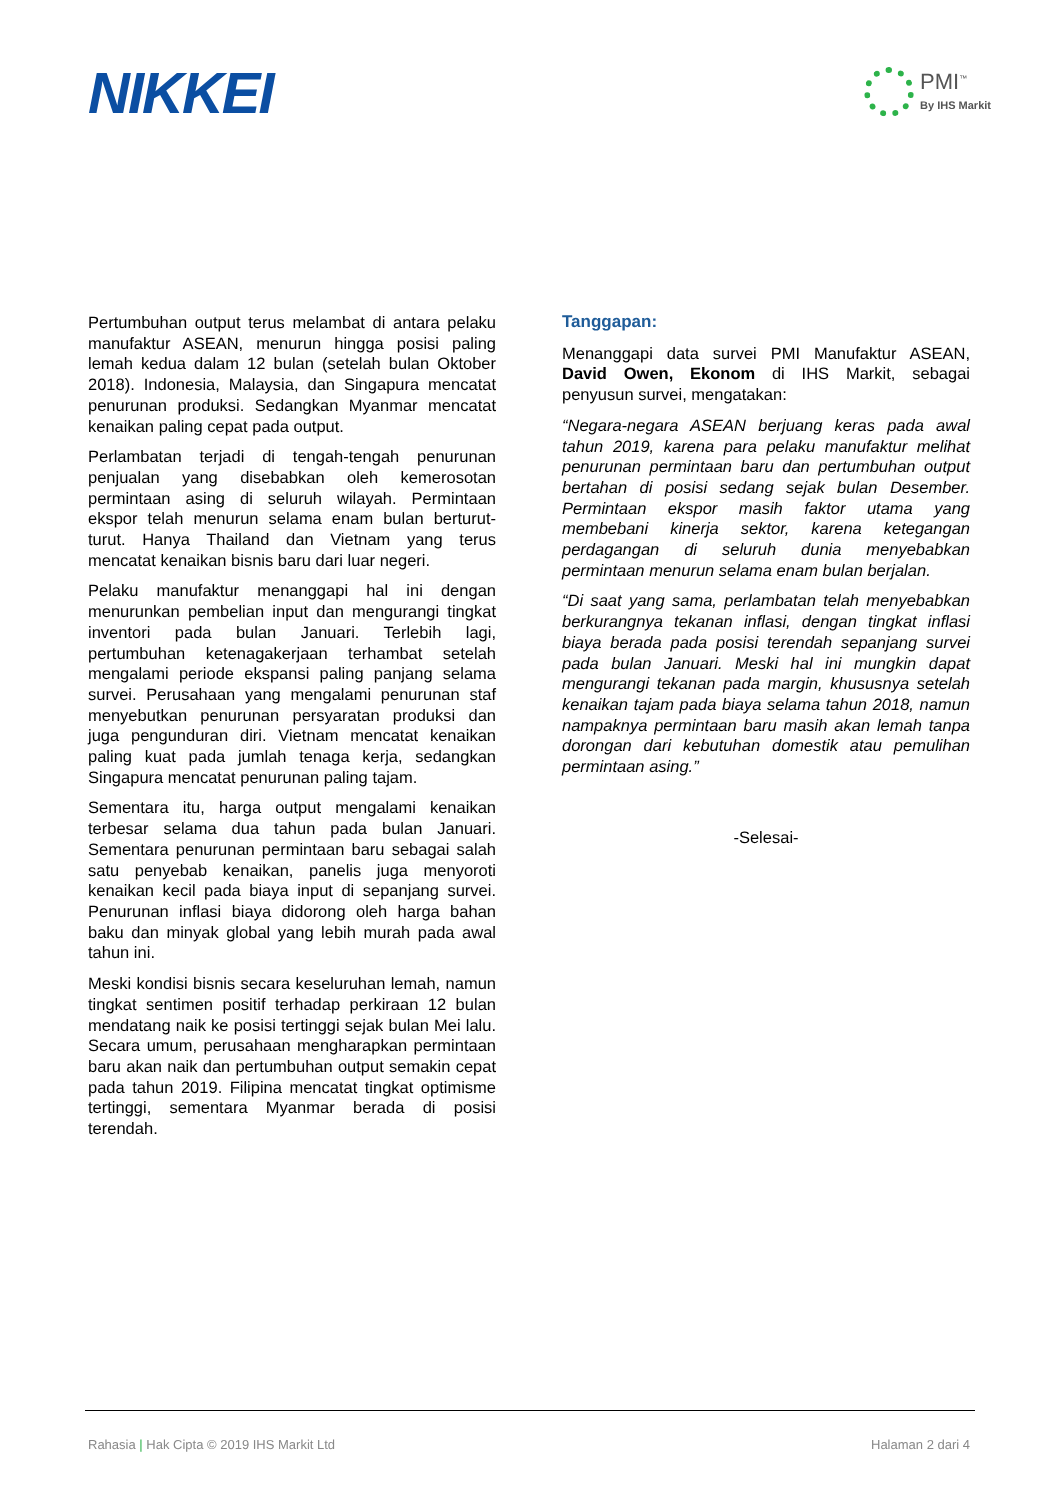NIKKEI
PMI<sup>™</sup>
By IHS Markit
Pertumbuhan output terus melambat di antara pelaku manufaktur ASEAN, menurun hingga posisi paling lemah kedua dalam 12 bulan (setelah bulan Oktober 2018). Indonesia, Malaysia, dan Singapura mencatat penurunan produksi. Sedangkan Myanmar mencatat kenaikan paling cepat pada output.
Perlambatan terjadi di tengah-tengah penurunan penjualan yang disebabkan oleh kemerosotan permintaan asing di seluruh wilayah. Permintaan ekspor telah menurun selama enam bulan berturut-turut. Hanya Thailand dan Vietnam yang terus mencatat kenaikan bisnis baru dari luar negeri.
Pelaku manufaktur menanggapi hal ini dengan menurunkan pembelian input dan mengurangi tingkat inventori pada bulan Januari. Terlebih lagi, pertumbuhan ketenagakerjaan terhambat setelah mengalami periode ekspansi paling panjang selama survei. Perusahaan yang mengalami penurunan staf menyebutkan penurunan persyaratan produksi dan juga pengunduran diri. Vietnam mencatat kenaikan paling kuat pada jumlah tenaga kerja, sedangkan Singapura mencatat penurunan paling tajam.
Sementara itu, harga output mengalami kenaikan terbesar selama dua tahun pada bulan Januari. Sementara penurunan permintaan baru sebagai salah satu penyebab kenaikan, panelis juga menyoroti kenaikan kecil pada biaya input di sepanjang survei. Penurunan inflasi biaya didorong oleh harga bahan baku dan minyak global yang lebih murah pada awal tahun ini.
Meski kondisi bisnis secara keseluruhan lemah, namun tingkat sentimen positif terhadap perkiraan 12 bulan mendatang naik ke posisi tertinggi sejak bulan Mei lalu. Secara umum, perusahaan mengharapkan permintaan baru akan naik dan pertumbuhan output semakin cepat pada tahun 2019. Filipina mencatat tingkat optimisme tertinggi, sementara Myanmar berada di posisi terendah.
Tanggapan:
Menanggapi data survei PMI Manufaktur ASEAN, David Owen, Ekonom di IHS Markit, sebagai penyusun survei, mengatakan:
“Negara-negara ASEAN berjuang keras pada awal tahun 2019, karena para pelaku manufaktur melihat penurunan permintaan baru dan pertumbuhan output bertahan di posisi sedang sejak bulan Desember. Permintaan ekspor masih faktor utama yang membebani kinerja sektor, karena ketegangan perdagangan di seluruh dunia menyebabkan permintaan menurun selama enam bulan berjalan.
“Di saat yang sama, perlambatan telah menyebabkan berkurangnya tekanan inflasi, dengan tingkat inflasi biaya berada pada posisi terendah sepanjang survei pada bulan Januari. Meski hal ini mungkin dapat mengurangi tekanan pada margin, khususnya setelah kenaikan tajam pada biaya selama tahun 2018, namun nampaknya permintaan baru masih akan lemah tanpa dorongan dari kebutuhan domestik atau pemulihan permintaan asing.”
-Selesai-
Rahasia | Hak Cipta © 2019 IHS Markit Ltd Halaman 2 dari 4